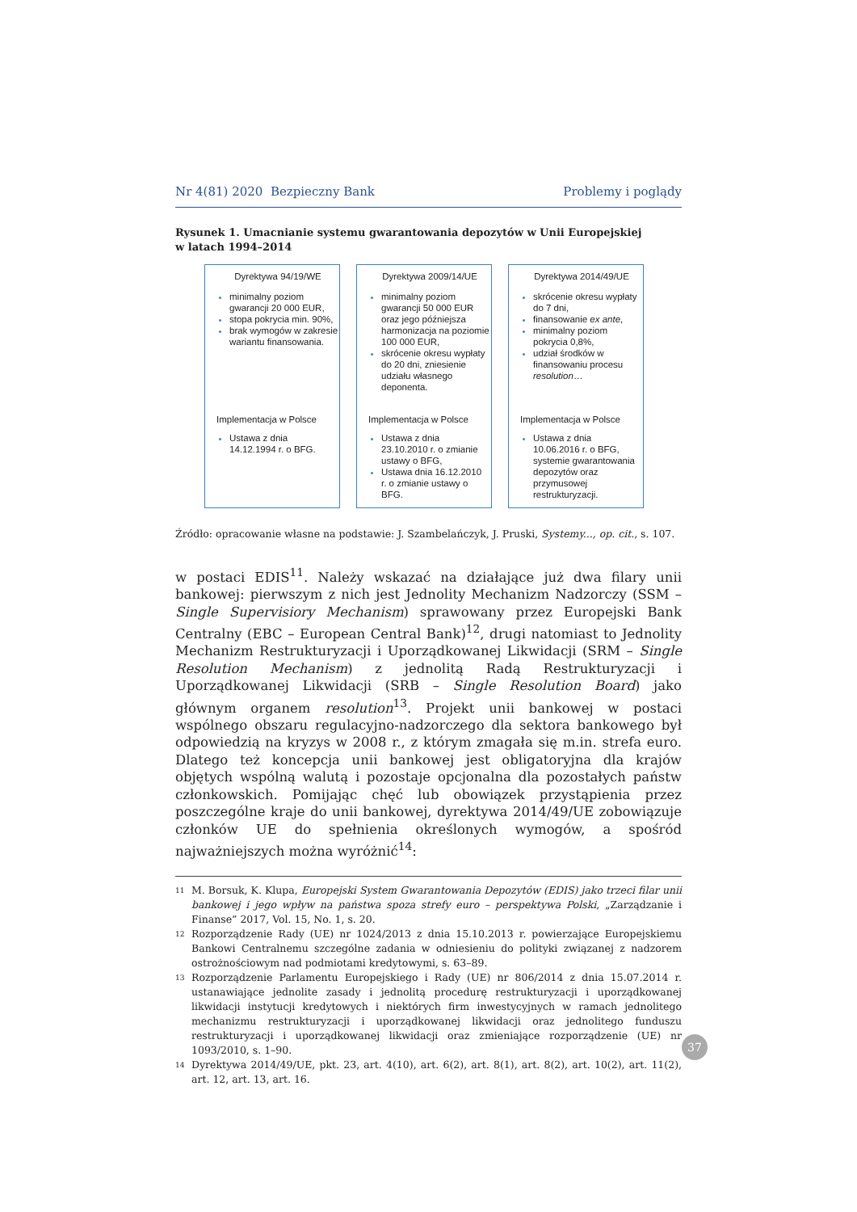Nr 4(81) 2020 Bezpieczny Bank Problemy i poglądy
Rysunek 1. Umacnianie systemu gwarantowania depozytów w Unii Europejskiej
w latach 1994–2014
Dyrektywa 94/19/WE
minimalny poziom gwarancji 20 000 EUR,
stopa pokrycia min. 90%,
brak wymogów w zakresie wariantu finansowania.
Implementacja w Polsce
Ustawa z dnia 14.12.1994 r. o BFG.
Dyrektywa 2009/14/UE
minimalny poziom gwarancji 50 000 EUR oraz jego późniejsza harmonizacja na poziomie 100 000 EUR,
skrócenie okresu wypłaty do 20 dni, zniesienie udziału własnego deponenta.
Implementacja w Polsce
Ustawa z dnia 23.10.2010 r. o zmianie ustawy o BFG,
Ustawa dnia 16.12.2010 r. o zmianie ustawy o BFG.
Dyrektywa 2014/49/UE
skrócenie okresu wypłaty do 7 dni,
finansowanie ex ante,
minimalny poziom pokrycia 0,8%,
udział środków w finansowaniu procesu resolution…
Implementacja w Polsce
Ustawa z dnia 10.06.2016 r. o BFG, systemie gwarantowania depozytów oraz przymusowej restrukturyzacji.
Źródło: opracowanie własne na podstawie: J. Szambelańczyk, J. Pruski, Systemy..., op. cit., s. 107.
w postaci EDIS<sup>11</sup>. Należy wskazać na działające już dwa filary unii bankowej: pierwszym z nich jest Jednolity Mechanizm Nadzorczy (SSM – Single Supervisiory Mechanism) sprawowany przez Europejski Bank Centralny (EBC – European Central Bank)<sup>12</sup>, drugi natomiast to Jednolity Mechanizm Restrukturyzacji i Uporządkowanej Likwidacji (SRM – Single Resolution Mechanism) z jednolitą Radą Restrukturyzacji i Uporządkowanej Likwidacji (SRB – Single Resolution Board) jako głównym organem resolution<sup>13</sup>. Projekt unii bankowej w postaci wspólnego obszaru regulacyjno-nadzorczego dla sektora bankowego był odpowiedzią na kryzys w 2008 r., z którym zmagała się m.in. strefa euro. Dlatego też koncepcja unii bankowej jest obligatoryjna dla krajów objętych wspólną walutą i pozostaje opcjonalna dla pozostałych państw członkowskich. Pomijając chęć lub obowiązek przystąpienia przez poszczególne kraje do unii bankowej, dyrektywa 2014/49/UE zobowiązuje członków UE do spełnienia określonych wymogów, a spośród najważniejszych można wyróżnić<sup>14</sup>:
<sup>11</sup> M. Borsuk, K. Klupa, Europejski System Gwarantowania Depozytów (EDIS) jako trzeci filar unii bankowej i jego wpływ na państwa spoza strefy euro – perspektywa Polski, „Zarządzanie i Finanse” 2017, Vol. 15, No. 1, s. 20.
<sup>12</sup> Rozporządzenie Rady (UE) nr 1024/2013 z dnia 15.10.2013 r. powierzające Europejskiemu Bankowi Centralnemu szczególne zadania w odniesieniu do polityki związanej z nadzorem ostrożnościowym nad podmiotami kredytowymi, s. 63–89.
<sup>13</sup> Rozporządzenie Parlamentu Europejskiego i Rady (UE) nr 806/2014 z dnia 15.07.2014 r. ustanawiające jednolite zasady i jednolitą procedurę restrukturyzacji i uporządkowanej likwidacji instytucji kredytowych i niektórych firm inwestycyjnych w ramach jednolitego mechanizmu restrukturyzacji i uporządkowanej likwidacji oraz jednolitego funduszu restrukturyzacji i uporządkowanej likwidacji oraz zmieniające rozporządzenie (UE) nr 1093/2010, s. 1–90.
<sup>14</sup> Dyrektywa 2014/49/UE, pkt. 23, art. 4(10), art. 6(2), art. 8(1), art. 8(2), art. 10(2), art. 11(2), art. 12, art. 13, art. 16.
37